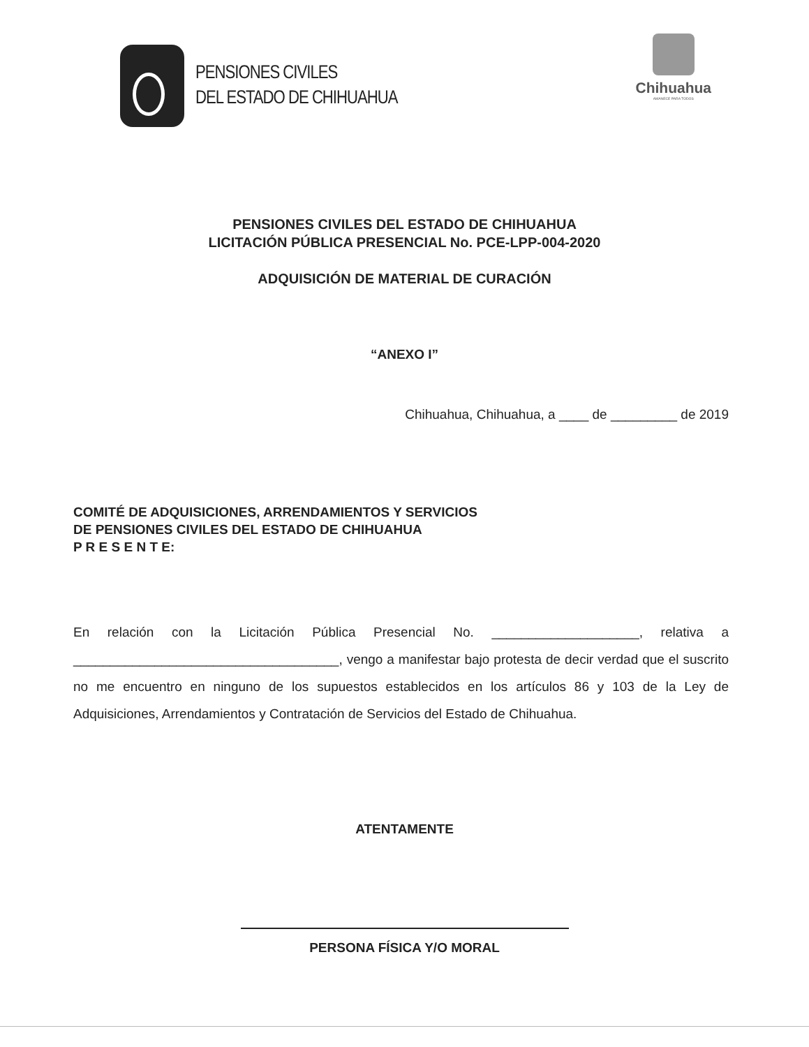PENSIONES CIVILES
DEL ESTADO DE CHIHUAHUA
Chihuahua
AMANECE PARA TODOS
PENSIONES CIVILES DEL ESTADO DE CHIHUAHUA
LICITACIÓN PÚBLICA PRESENCIAL No. PCE-LPP-004-2020
ADQUISICIÓN DE MATERIAL DE CURACIÓN
“ANEXO I”
Chihuahua, Chihuahua, a ____ de _________ de 2019
COMITÉ DE ADQUISICIONES, ARRENDAMIENTOS Y SERVICIOS
DE PENSIONES CIVILES DEL ESTADO DE CHIHUAHUA
P R E S E N T E:
En relación con la Licitación Pública Presencial No. ____________________, relativa a ____________________________________, vengo a manifestar bajo protesta de decir verdad que el suscrito no me encuentro en ninguno de los supuestos establecidos en los artículos 86 y 103 de la Ley de Adquisiciones, Arrendamientos y Contratación de Servicios del Estado de Chihuahua.
ATENTAMENTE
PERSONA FÍSICA Y/O MORAL